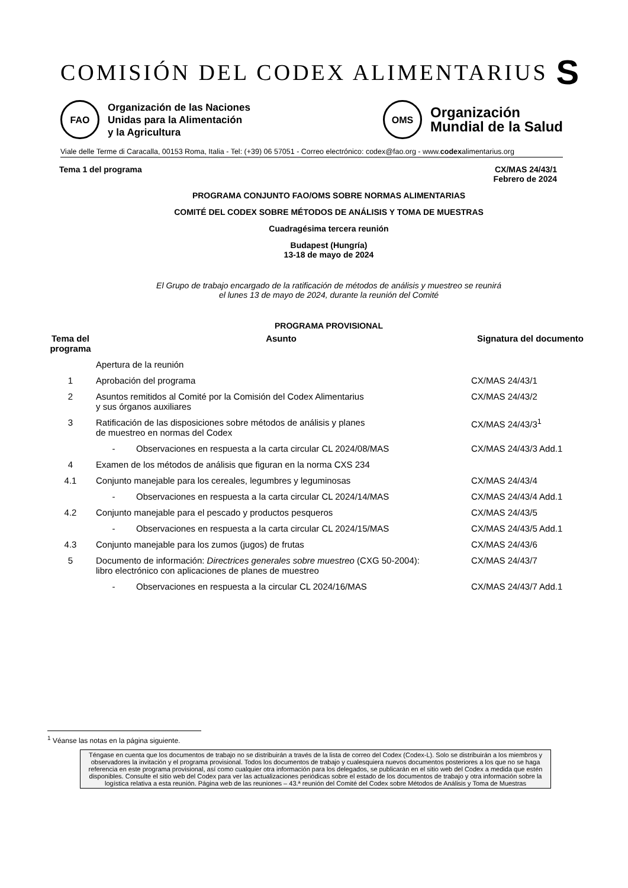COMISIÓN DEL CODEX ALIMENTARIUS S
FAO
Organización de las Naciones
Unidas para la Alimentación
y la Agricultura
OMS
Organización
Mundial de la Salud
Viale delle Terme di Caracalla, 00153 Roma, Italia - Tel: (+39) 06 57051 - Correo electrónico: codex@fao.org - www.codexalimentarius.org
Tema 1 del programa CX/MAS 24/43/1
Febrero de 2024
PROGRAMA CONJUNTO FAO/OMS SOBRE NORMAS ALIMENTARIAS
COMITÉ DEL CODEX SOBRE MÉTODOS DE ANÁLISIS Y TOMA DE MUESTRAS
Cuadragésima tercera reunión
Budapest (Hungría)
13-18 de mayo de 2024
El Grupo de trabajo encargado de la ratificación de métodos de análisis y muestreo se reunirá
el lunes 13 de mayo de 2024, durante la reunión del Comité
PROGRAMA PROVISIONAL
| Tema del programa | Asunto | | Signatura del documento |
| --- | --- | --- | --- |
| | Apertura de la reunión | | |
| 1 | Aprobación del programa | | CX/MAS 24/43/1 |
| 2 | Asuntos remitidos al Comité por la Comisión del Codex Alimentarius y sus órganos auxiliares | | CX/MAS 24/43/2 |
| 3 | Ratificación de las disposiciones sobre métodos de análisis y planes de muestreo en normas del Codex | | CX/MAS 24/43/3<sup>1</sup> |
| | - | Observaciones en respuesta a la carta circular CL 2024/08/MAS | CX/MAS 24/43/3 Add.1 |
| 4 | Examen de los métodos de análisis que figuran en la norma CXS 234 | | |
| 4.1 | Conjunto manejable para los cereales, legumbres y leguminosas | | CX/MAS 24/43/4 |
| | - | Observaciones en respuesta a la carta circular CL 2024/14/MAS | CX/MAS 24/43/4 Add.1 |
| 4.2 | Conjunto manejable para el pescado y productos pesqueros | | CX/MAS 24/43/5 |
| | - | Observaciones en respuesta a la carta circular CL 2024/15/MAS | CX/MAS 24/43/5 Add.1 |
| 4.3 | Conjunto manejable para los zumos (jugos) de frutas | | CX/MAS 24/43/6 |
| 5 | Documento de información: Directrices generales sobre muestreo (CXG 50-2004): libro electrónico con aplicaciones de planes de muestreo | | CX/MAS 24/43/7 |
| | - | Observaciones en respuesta a la circular CL 2024/16/MAS | CX/MAS 24/43/7 Add.1 |
<sup>1</sup> Véanse las notas en la página siguiente.
Téngase en cuenta que los documentos de trabajo no se distribuirán a través de la lista de correo del Codex (Codex-L). Solo se distribuirán a los miembros y observadores la invitación y el programa provisional. Todos los documentos de trabajo y cualesquiera nuevos documentos posteriores a los que no se haga referencia en este programa provisional, así como cualquier otra información para los delegados, se publicarán en el sitio web del Codex a medida que estén disponibles. Consulte el sitio web del Codex para ver las actualizaciones periódicas sobre el estado de los documentos de trabajo y otra información sobre la logística relativa a esta reunión. Página web de las reuniones – 43.ª reunión del Comité del Codex sobre Métodos de Análisis y Toma de Muestras